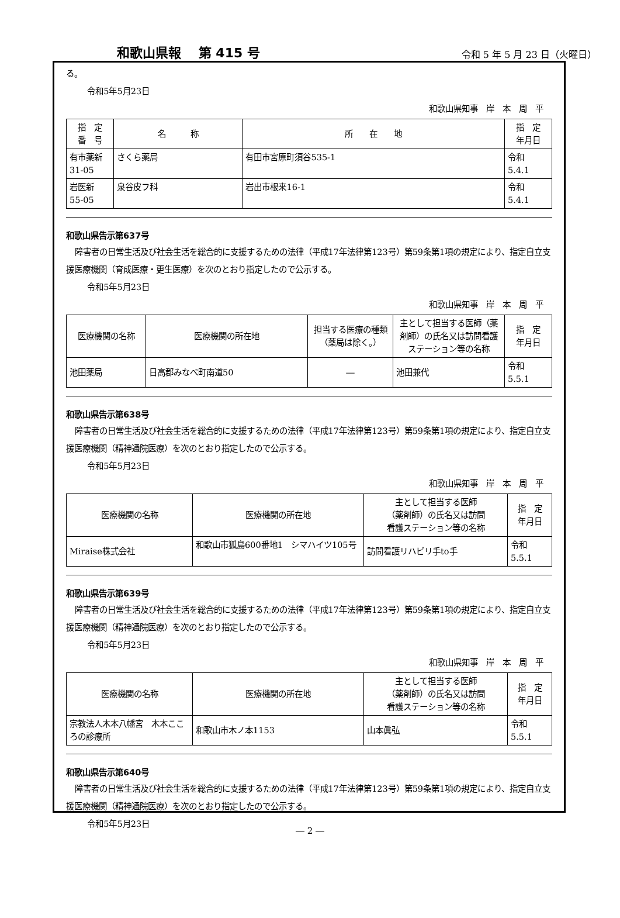和歌山県報　 第 415 号 令和 5 年 5 月 23 日（火曜日）
る。
令和5年5月23日
和歌山県知事　岸　本　周　平
| 指 定 番 号 | 名 称 | 所 在 地 | 指 定 年月日 |
| --- | --- | --- | --- |
| 有市薬新 31-05 | さくら薬局 | 有田市宮原町須谷535-1 | 令和 5.4.1 |
| 岩医新 55-05 | 泉谷皮フ科 | 岩出市根来16-1 | 令和 5.4.1 |
和歌山県告示第637号
障害者の日常生活及び社会生活を総合的に支援するための法律（平成17年法律第123号）第59条第1項の規定により、指定自立支援医療機関（育成医療・更生医療）を次のとおり指定したので公示する。
令和5年5月23日
和歌山県知事　岸　本　周　平
| 医療機関の名称 | 医療機関の所在地 | 担当する医療の種類 （薬局は除く。） | 主として担当する医師（薬剤師）の氏名又は訪問看護ステーション等の名称 | 指 定 年月日 |
| --- | --- | --- | --- | --- |
| 池田薬局 | 日高郡みなべ町南道50 | ― | 池田兼代 | 令和 5.5.1 |
和歌山県告示第638号
障害者の日常生活及び社会生活を総合的に支援するための法律（平成17年法律第123号）第59条第1項の規定により、指定自立支援医療機関（精神通院医療）を次のとおり指定したので公示する。
令和5年5月23日
和歌山県知事　岸　本　周　平
| 医療機関の名称 | 医療機関の所在地 | 主として担当する医師 （薬剤師）の氏名又は訪問 看護ステーション等の名称 | 指 定 年月日 |
| --- | --- | --- | --- |
| Miraise株式会社 | 和歌山市狐島600番地1 シマハイツ105号 | 訪問看護リハビリ手to手 | 令和 5.5.1 |
和歌山県告示第639号
障害者の日常生活及び社会生活を総合的に支援するための法律（平成17年法律第123号）第59条第1項の規定により、指定自立支援医療機関（精神通院医療）を次のとおり指定したので公示する。
令和5年5月23日
和歌山県知事　岸　本　周　平
| 医療機関の名称 | 医療機関の所在地 | 主として担当する医師 （薬剤師）の氏名又は訪問 看護ステーション等の名称 | 指 定 年月日 |
| --- | --- | --- | --- |
| 宗教法人木本八幡宮 木本こころの診療所 | 和歌山市木ノ本1153 | 山本眞弘 | 令和 5.5.1 |
和歌山県告示第640号
障害者の日常生活及び社会生活を総合的に支援するための法律（平成17年法律第123号）第59条第1項の規定により、指定自立支援医療機関（精神通院医療）を次のとおり指定したので公示する。
令和5年5月23日
― 2 ―